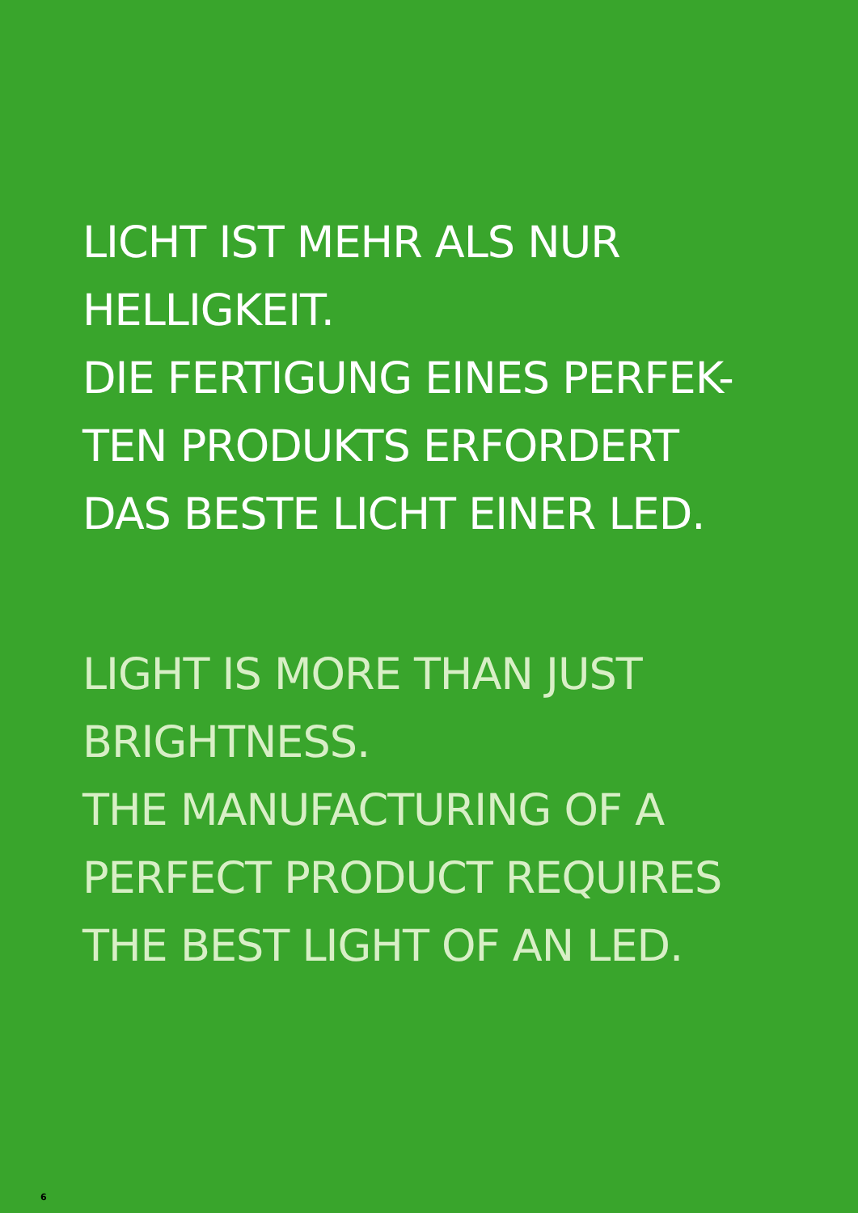LICHT IST MEHR ALS NUR
HELLIGKEIT.
DIE FERTIGUNG EINES PERFEK-
TEN PRODUKTS ERFORDERT
DAS BESTE LICHT EINER LED.
LIGHT IS MORE THAN JUST
BRIGHTNESS.
THE MANUFACTURING OF A
PERFECT PRODUCT REQUIRES
THE BEST LIGHT OF AN LED.
6